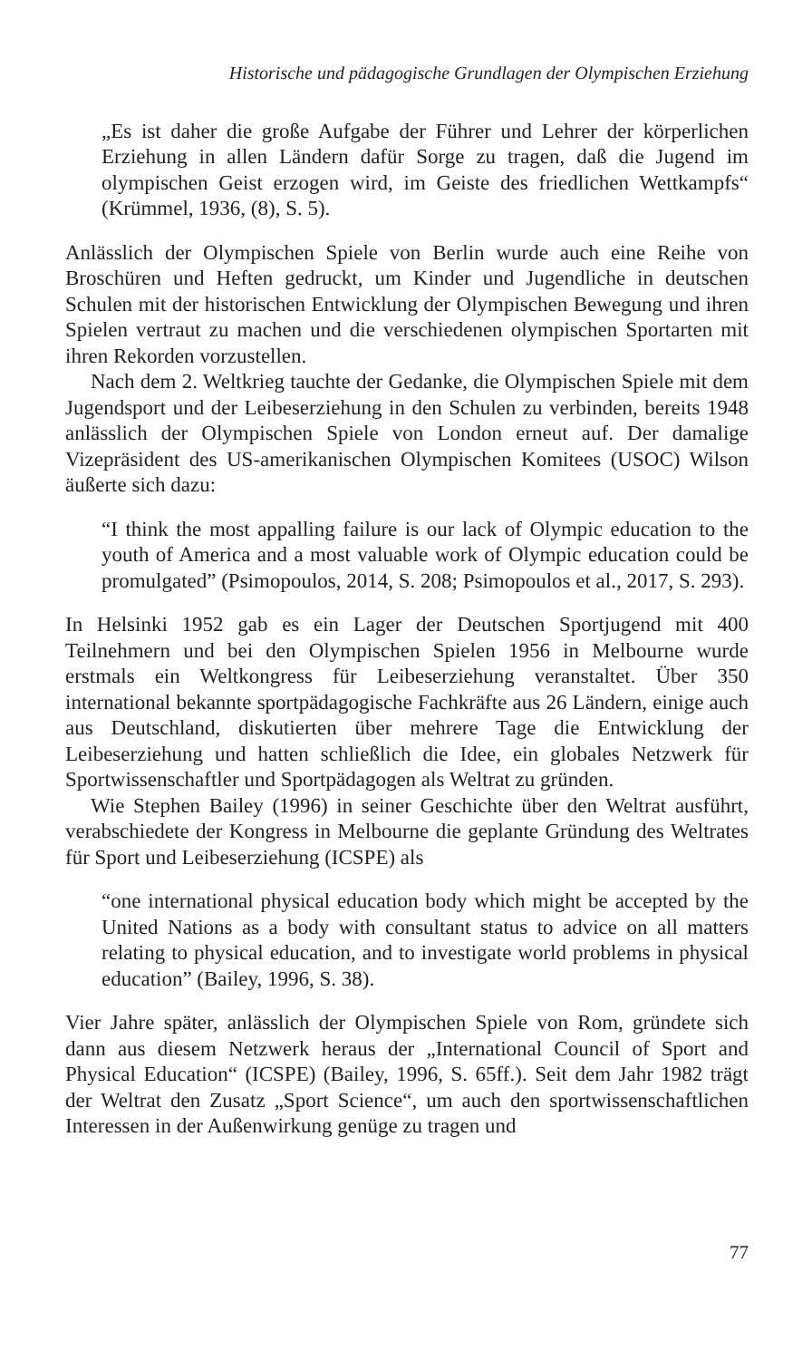Historische und pädagogische Grundlagen der Olympischen Erziehung
„Es ist daher die große Aufgabe der Führer und Lehrer der körperlichen Erziehung in allen Ländern dafür Sorge zu tragen, daß die Jugend im olympischen Geist erzogen wird, im Geiste des friedlichen Wettkampfs“ (Krümmel, 1936, (8), S. 5).
Anlässlich der Olympischen Spiele von Berlin wurde auch eine Reihe von Broschüren und Heften gedruckt, um Kinder und Jugendliche in deutschen Schulen mit der historischen Entwicklung der Olympischen Bewegung und ihren Spielen vertraut zu machen und die verschiedenen olympischen Sportarten mit ihren Rekorden vorzustellen.
Nach dem 2. Weltkrieg tauchte der Gedanke, die Olympischen Spiele mit dem Jugendsport und der Leibeserziehung in den Schulen zu verbinden, bereits 1948 anlässlich der Olympischen Spiele von London erneut auf. Der damalige Vizepräsident des US-amerikanischen Olympischen Komitees (USOC) Wilson äußerte sich dazu:
“I think the most appalling failure is our lack of Olympic education to the youth of America and a most valuable work of Olympic education could be promulgated” (Psimopoulos, 2014, S. 208; Psimopoulos et al., 2017, S. 293).
In Helsinki 1952 gab es ein Lager der Deutschen Sportjugend mit 400 Teilnehmern und bei den Olympischen Spielen 1956 in Melbourne wurde erstmals ein Weltkongress für Leibeserziehung veranstaltet. Über 350 international bekannte sportpädagogische Fachkräfte aus 26 Ländern, einige auch aus Deutschland, diskutierten über mehrere Tage die Entwicklung der Leibeserziehung und hatten schließlich die Idee, ein globales Netzwerk für Sportwissenschaftler und Sportpädagogen als Weltrat zu gründen.
Wie Stephen Bailey (1996) in seiner Geschichte über den Weltrat ausführt, verabschiedete der Kongress in Melbourne die geplante Gründung des Weltrates für Sport und Leibeserziehung (ICSPE) als
“one international physical education body which might be accepted by the United Nations as a body with consultant status to advice on all matters relating to physical education, and to investigate world problems in physical education” (Bailey, 1996, S. 38).
Vier Jahre später, anlässlich der Olympischen Spiele von Rom, gründete sich dann aus diesem Netzwerk heraus der „International Council of Sport and Physical Education“ (ICSPE) (Bailey, 1996, S. 65ff.). Seit dem Jahr 1982 trägt der Weltrat den Zusatz „Sport Science“, um auch den sportwissenschaftlichen Interessen in der Außenwirkung genüge zu tragen und
77